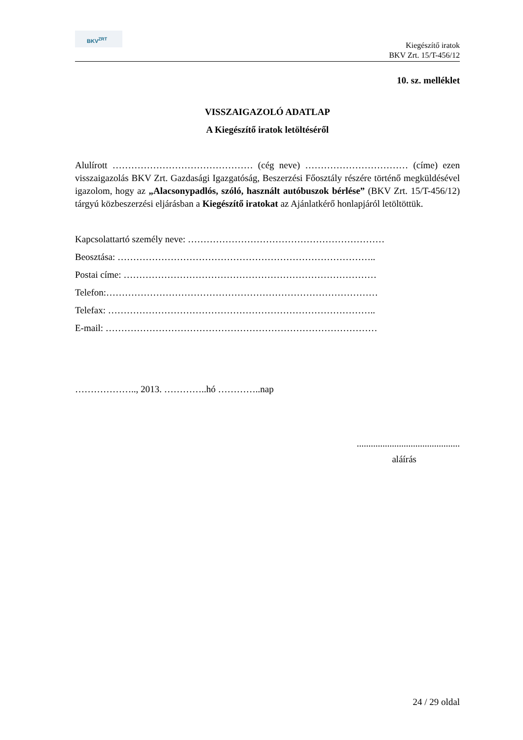BKV<sup>ZRT</sup>
Kiegészítő iratok
BKV Zrt. 15/T-456/12
10. sz. melléklet
VISSZAIGAZOLÓ ADATLAP
A Kiegészítő iratok letöltéséről
Alulírott ……………………………………… (cég neve) …………………………… (címe) ezen visszaigazolás BKV Zrt. Gazdasági Igazgatóság, Beszerzési Főosztály részére történő megküldésével igazolom, hogy az „Alacsonypadlós, szóló, használt autóbuszok bérlése” (BKV Zrt. 15/T-456/12) tárgyú közbeszerzési eljárásban a Kiegészítő iratokat az Ajánlatkérő honlapjáról letöltöttük.
Kapcsolattartó személy neve: ………………………………………………………
Beosztása: ………………………………………………………………………..
Postai címe: ………………………………………………………………………
Telefon:……………………………………………………………………………
Telefax: …………………………………………………………………………..
E-mail: ……………………………………………………………………………
……………….., 2013. …………..hó …………..nap
............................................
aláírás
24 / 29 oldal